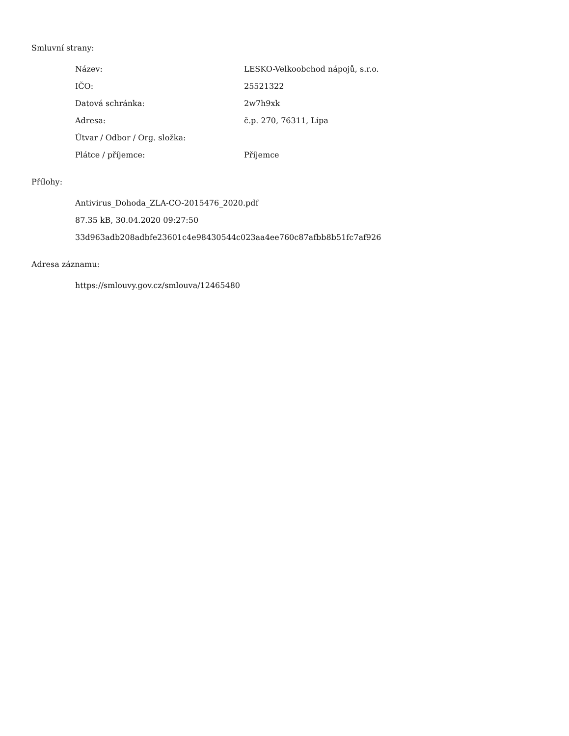Smluvní strany:
| Název: | LESKO-Velkoobchod nápojů, s.r.o. |
| IČO: | 25521322 |
| Datová schránka: | 2w7h9xk |
| Adresa: | č.p. 270, 76311, Lípa |
| Útvar / Odbor / Org. složka: | |
| Plátce / příjemce: | Příjemce |
Přílohy:
Antivirus_Dohoda_ZLA-CO-2015476_2020.pdf
87.35 kB, 30.04.2020 09:27:50
33d963adb208adbfe23601c4e98430544c023aa4ee760c87afbb8b51fc7af926
Adresa záznamu:
https://smlouvy.gov.cz/smlouva/12465480